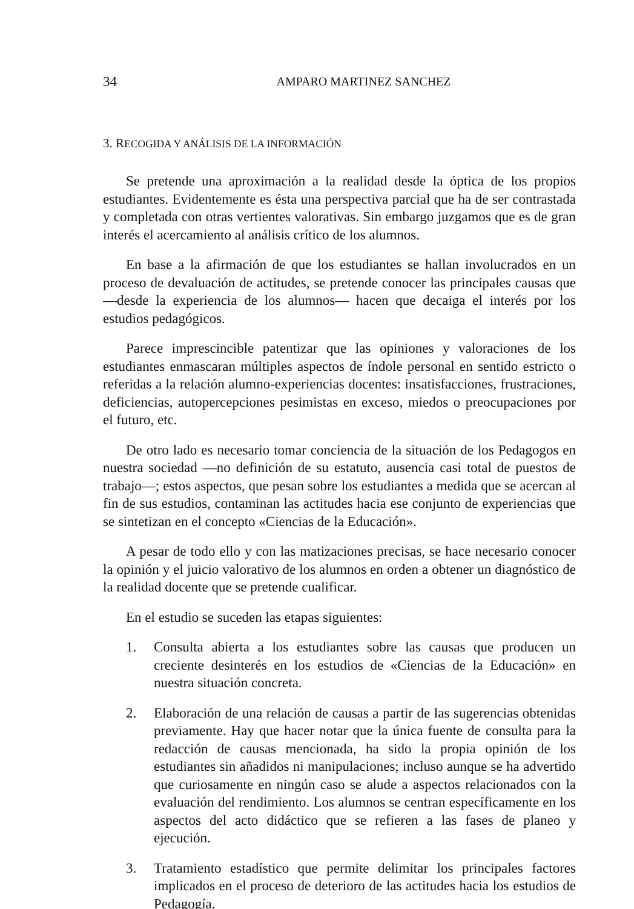34 AMPARO MARTINEZ SANCHEZ
3. RECOGIDA Y ANÁLISIS DE LA INFORMACIÓN
Se pretende una aproximación a la realidad desde la óptica de los propios estudiantes. Evidentemente es ésta una perspectiva parcial que ha de ser contrastada y completada con otras vertientes valorativas. Sin embargo juzgamos que es de gran interés el acercamiento al análisis crítico de los alumnos.
En base a la afirmación de que los estudiantes se hallan involucrados en un proceso de devaluación de actitudes, se pretende conocer las principales causas que —desde la experiencia de los alumnos— hacen que decaiga el interés por los estudios pedagógicos.
Parece imprescincible patentizar que las opiniones y valoraciones de los estudiantes enmascaran múltiples aspectos de índole personal en sentido estricto o referidas a la relación alumno-experiencias docentes: insatisfacciones, frustraciones, deficiencias, autopercepciones pesimistas en exceso, miedos o preocupaciones por el futuro, etc.
De otro lado es necesario tomar conciencia de la situación de los Pedagogos en nuestra sociedad —no definición de su estatuto, ausencia casi total de puestos de trabajo—; estos aspectos, que pesan sobre los estudiantes a medida que se acercan al fin de sus estudios, contaminan las actitudes hacia ese conjunto de experiencias que se sintetizan en el concepto «Ciencias de la Educación».
A pesar de todo ello y con las matizaciones precisas, se hace necesario conocer la opinión y el juicio valorativo de los alumnos en orden a obtener un diagnóstico de la realidad docente que se pretende cualificar.
En el estudio se suceden las etapas siguientes:
1. Consulta abierta a los estudiantes sobre las causas que producen un creciente desinterés en los estudios de «Ciencias de la Educación» en nuestra situación concreta.
2. Elaboración de una relación de causas a partir de las sugerencias obtenidas previamente. Hay que hacer notar que la única fuente de consulta para la redacción de causas mencionada, ha sido la propia opinión de los estudiantes sin añadidos ni manipulaciones; incluso aunque se ha advertido que curiosamente en ningún caso se alude a aspectos relacionados con la evaluación del rendimiento. Los alumnos se centran específicamente en los aspectos del acto didáctico que se refieren a las fases de planeo y ejecución.
3. Tratamiento estadístico que permite delimitar los principales factores implicados en el proceso de deterioro de las actitudes hacia los estudios de Pedagogía.